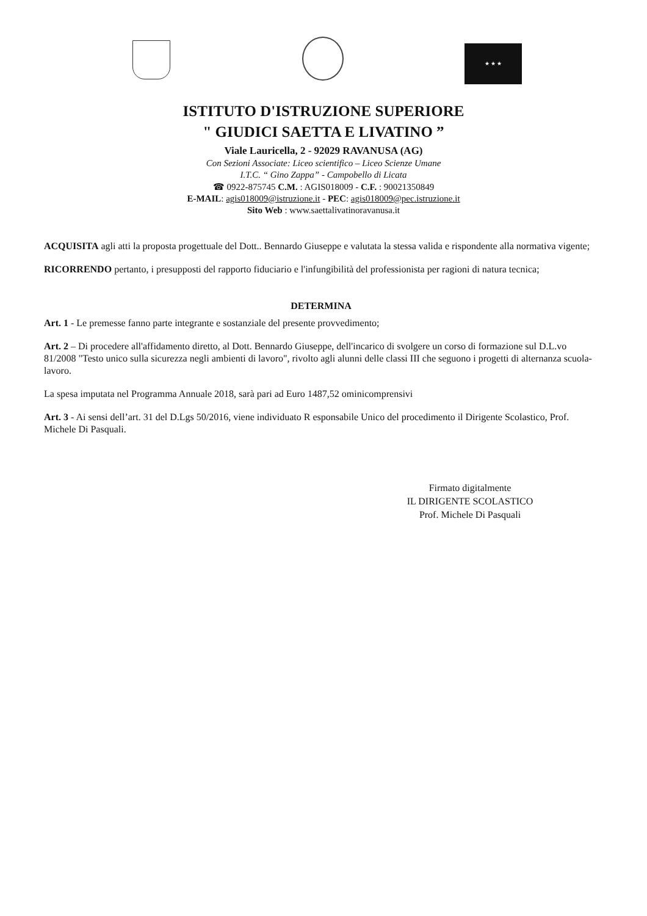★ ★ ★
ISTITUTO D'ISTRUZIONE SUPERIORE
" GIUDICI SAETTA E LIVATINO ”
Viale Lauricella, 2 - 92029 RAVANUSA (AG)
Con Sezioni Associate: Liceo scientifico – Liceo Scienze Umane
I.T.C. “ Gino Zappa” - Campobello di Licata
☎ 0922-875745 C.M. : AGIS018009 - C.F. : 90021350849
E-MAIL: agis018009@istruzione.it - PEC: agis018009@pec.istruzione.it
Sito Web : www.saettalivatinoravanusa.it
ACQUISITA agli atti la proposta progettuale del Dott.. Bennardo Giuseppe e valutata la stessa valida e rispondente alla normativa vigente;
RICORRENDO pertanto, i presupposti del rapporto fiduciario e l'infungibilità del professionista per ragioni di natura tecnica;
DETERMINA
Art. 1 - Le premesse fanno parte integrante e sostanziale del presente provvedimento;
Art. 2 – Di procedere all'affidamento diretto, al Dott. Bennardo Giuseppe, dell'incarico di svolgere un corso di formazione sul D.L.vo 81/2008 "Testo unico sulla sicurezza negli ambienti di lavoro", rivolto agli alunni delle classi III che seguono i progetti di alternanza scuola-lavoro.
La spesa imputata nel Programma Annuale 2018, sarà pari ad Euro 1487,52 ominicomprensivi
Art. 3 - Ai sensi dell’art. 31 del D.Lgs 50/2016, viene individuato R esponsabile Unico del procedimento il Dirigente Scolastico, Prof. Michele Di Pasquali.
Firmato digitalmente
IL DIRIGENTE SCOLASTICO
Prof. Michele Di Pasquali